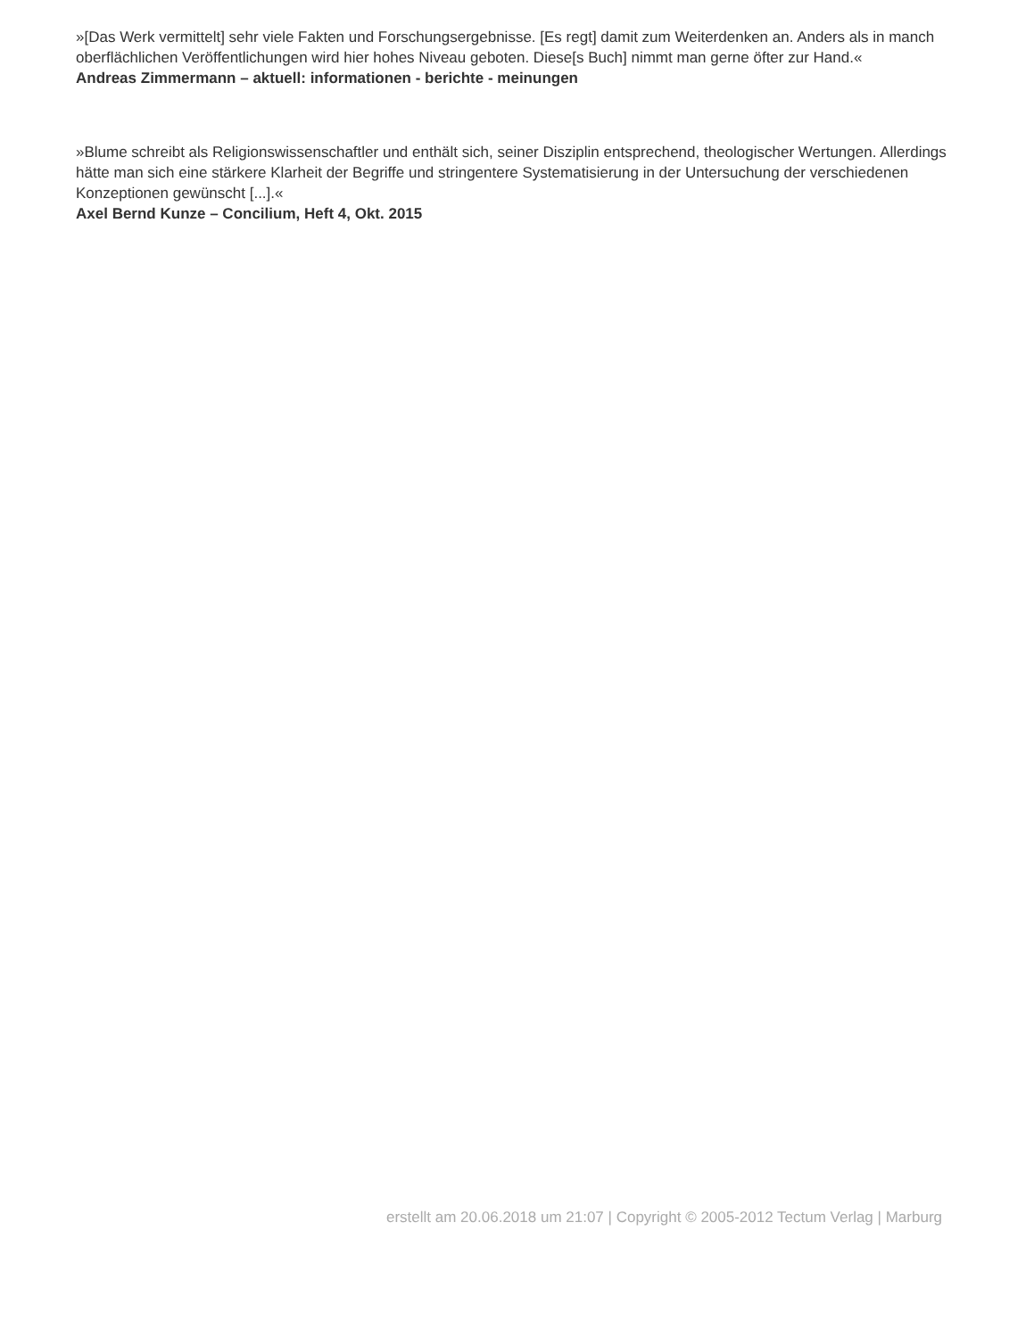»[Das Werk vermittelt] sehr viele Fakten und Forschungsergebnisse. [Es regt] damit zum Weiterdenken an. Anders als in manch oberflächlichen Veröffentlichungen wird hier hohes Niveau geboten. Diese[s Buch] nimmt man gerne öfter zur Hand.«
Andreas Zimmermann – aktuell: informationen - berichte - meinungen
»Blume schreibt als Religionswissenschaftler und enthält sich, seiner Disziplin entsprechend, theologischer Wertungen. Allerdings hätte man sich eine stärkere Klarheit der Begriffe und stringentere Systematisierung in der Untersuchung der verschiedenen Konzeptionen gewünscht [...].«
Axel Bernd Kunze – Concilium, Heft 4, Okt. 2015
erstellt am 20.06.2018 um 21:07 | Copyright © 2005-2012 Tectum Verlag | Marburg